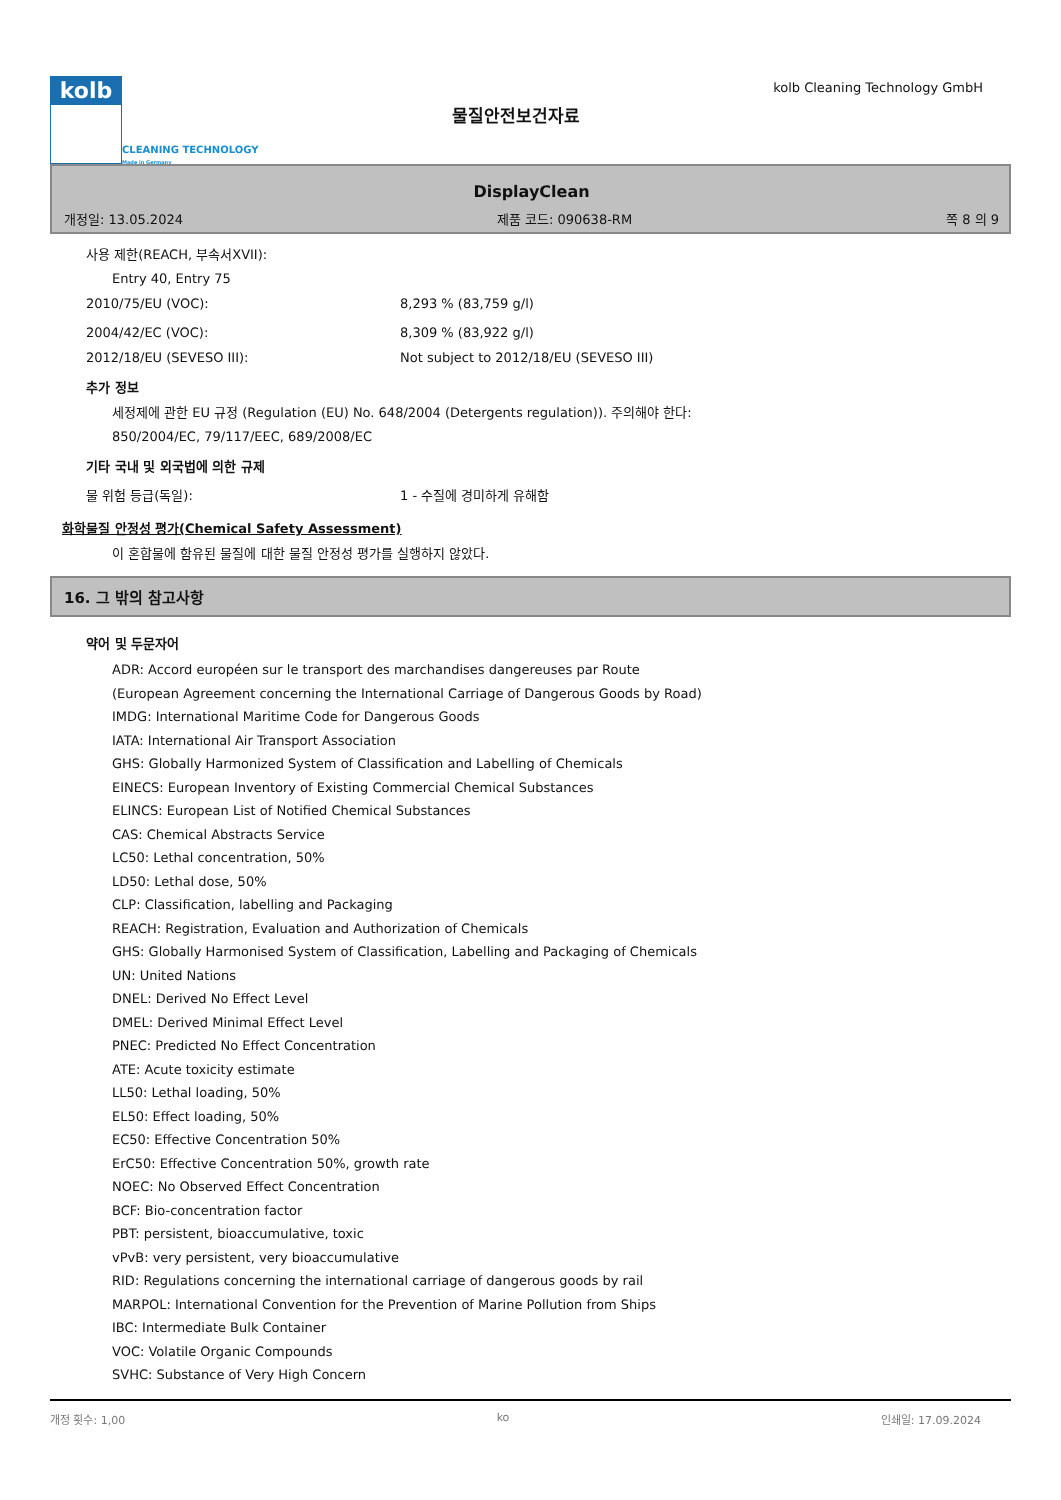kolb
CLEANING TECHNOLOGY
Made in Germany
물질안전보건자료
kolb Cleaning Technology GmbH
DisplayClean
개정일: 13.05.2024 제품 코드: 090638-RM 쪽 8 의 9
사용 제한(REACH, 부속서XVII):
Entry 40, Entry 75
2010/75/EU (VOC): 8,293 % (83,759 g/l)
2004/42/EC (VOC): 8,309 % (83,922 g/l)
2012/18/EU (SEVESO III): Not subject to 2012/18/EU (SEVESO III)
추가 정보
세정제에 관한 EU 규정 (Regulation (EU) No. 648/2004 (Detergents regulation)). 주의해야 한다:
850/2004/EC, 79/117/EEC, 689/2008/EC
기타 국내 및 외국법에 의한 규제
물 위험 등급(독일): 1 - 수질에 경미하게 유해함
화학물질 안정성 평가(Chemical Safety Assessment)
이 혼합물에 함유된 물질에 대한 물질 안정성 평가를 실행하지 않았다.
16. 그 밖의 참고사항
약어 및 두문자어
ADR: Accord européen sur le transport des marchandises dangereuses par Route
(European Agreement concerning the International Carriage of Dangerous Goods by Road)
IMDG: International Maritime Code for Dangerous Goods
IATA: International Air Transport Association
GHS: Globally Harmonized System of Classification and Labelling of Chemicals
EINECS: European Inventory of Existing Commercial Chemical Substances
ELINCS: European List of Notified Chemical Substances
CAS: Chemical Abstracts Service
LC50: Lethal concentration, 50%
LD50: Lethal dose, 50%
CLP: Classification, labelling and Packaging
REACH: Registration, Evaluation and Authorization of Chemicals
GHS: Globally Harmonised System of Classification, Labelling and Packaging of Chemicals
UN: United Nations
DNEL: Derived No Effect Level
DMEL: Derived Minimal Effect Level
PNEC: Predicted No Effect Concentration
ATE: Acute toxicity estimate
LL50: Lethal loading, 50%
EL50: Effect loading, 50%
EC50: Effective Concentration 50%
ErC50: Effective Concentration 50%, growth rate
NOEC: No Observed Effect Concentration
BCF: Bio-concentration factor
PBT: persistent, bioaccumulative, toxic
vPvB: very persistent, very bioaccumulative
RID: Regulations concerning the international carriage of dangerous goods by rail
MARPOL: International Convention for the Prevention of Marine Pollution from Ships
IBC: Intermediate Bulk Container
VOC: Volatile Organic Compounds
SVHC: Substance of Very High Concern
개정 횟수: 1,00 ko 인쇄일: 17.09.2024